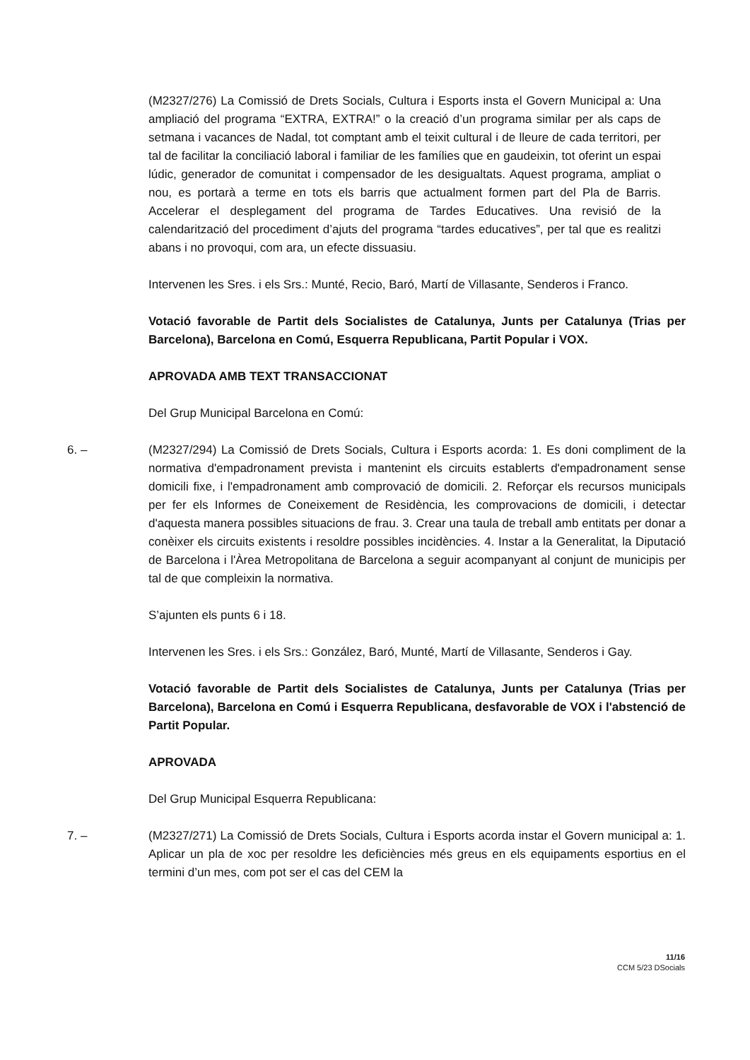(M2327/276) La Comissió de Drets Socials, Cultura i Esports insta el Govern Municipal a: Una ampliació del programa “EXTRA, EXTRA!” o la creació d’un programa similar per als caps de setmana i vacances de Nadal, tot comptant amb el teixit cultural i de lleure de cada territori, per tal de facilitar la conciliació laboral i familiar de les famílies que en gaudeixin, tot oferint un espai lúdic, generador de comunitat i compensador de les desigualtats. Aquest programa, ampliat o nou, es portarà a terme en tots els barris que actualment formen part del Pla de Barris. Accelerar el desplegament del programa de Tardes Educatives. Una revisió de la calendarització del procediment d’ajuts del programa “tardes educatives”, per tal que es realitzi abans i no provoqui, com ara, un efecte dissuasiu.
Intervenen les Sres. i els Srs.: Munté, Recio, Baró, Martí de Villasante, Senderos i Franco.
Votació favorable de Partit dels Socialistes de Catalunya, Junts per Catalunya (Trias per Barcelona), Barcelona en Comú, Esquerra Republicana, Partit Popular i VOX.
APROVADA AMB TEXT TRANSACCIONAT
Del Grup Municipal Barcelona en Comú:
6. – (M2327/294) La Comissió de Drets Socials, Cultura i Esports acorda: 1. Es doni compliment de la normativa d'empadronament prevista i mantenint els circuits establerts d'empadronament sense domicili fixe, i l'empadronament amb comprovació de domicili. 2. Reforçar els recursos municipals per fer els Informes de Coneixement de Residència, les comprovacions de domicili, i detectar d'aquesta manera possibles situacions de frau. 3. Crear una taula de treball amb entitats per donar a conèixer els circuits existents i resoldre possibles incidències. 4. Instar a la Generalitat, la Diputació de Barcelona i l'Àrea Metropolitana de Barcelona a seguir acompanyant al conjunt de municipis per tal de que compleixin la normativa.
S’ajunten els punts 6 i 18.
Intervenen les Sres. i els Srs.: González, Baró, Munté, Martí de Villasante, Senderos i Gay.
Votació favorable de Partit dels Socialistes de Catalunya, Junts per Catalunya (Trias per Barcelona), Barcelona en Comú i Esquerra Republicana, desfavorable de VOX i l'abstenció de Partit Popular.
APROVADA
Del Grup Municipal Esquerra Republicana:
7. – (M2327/271) La Comissió de Drets Socials, Cultura i Esports acorda instar el Govern municipal a: 1. Aplicar un pla de xoc per resoldre les deficiències més greus en els equipaments esportius en el termini d’un mes, com pot ser el cas del CEM la
11/16
CCM 5/23 DSocials